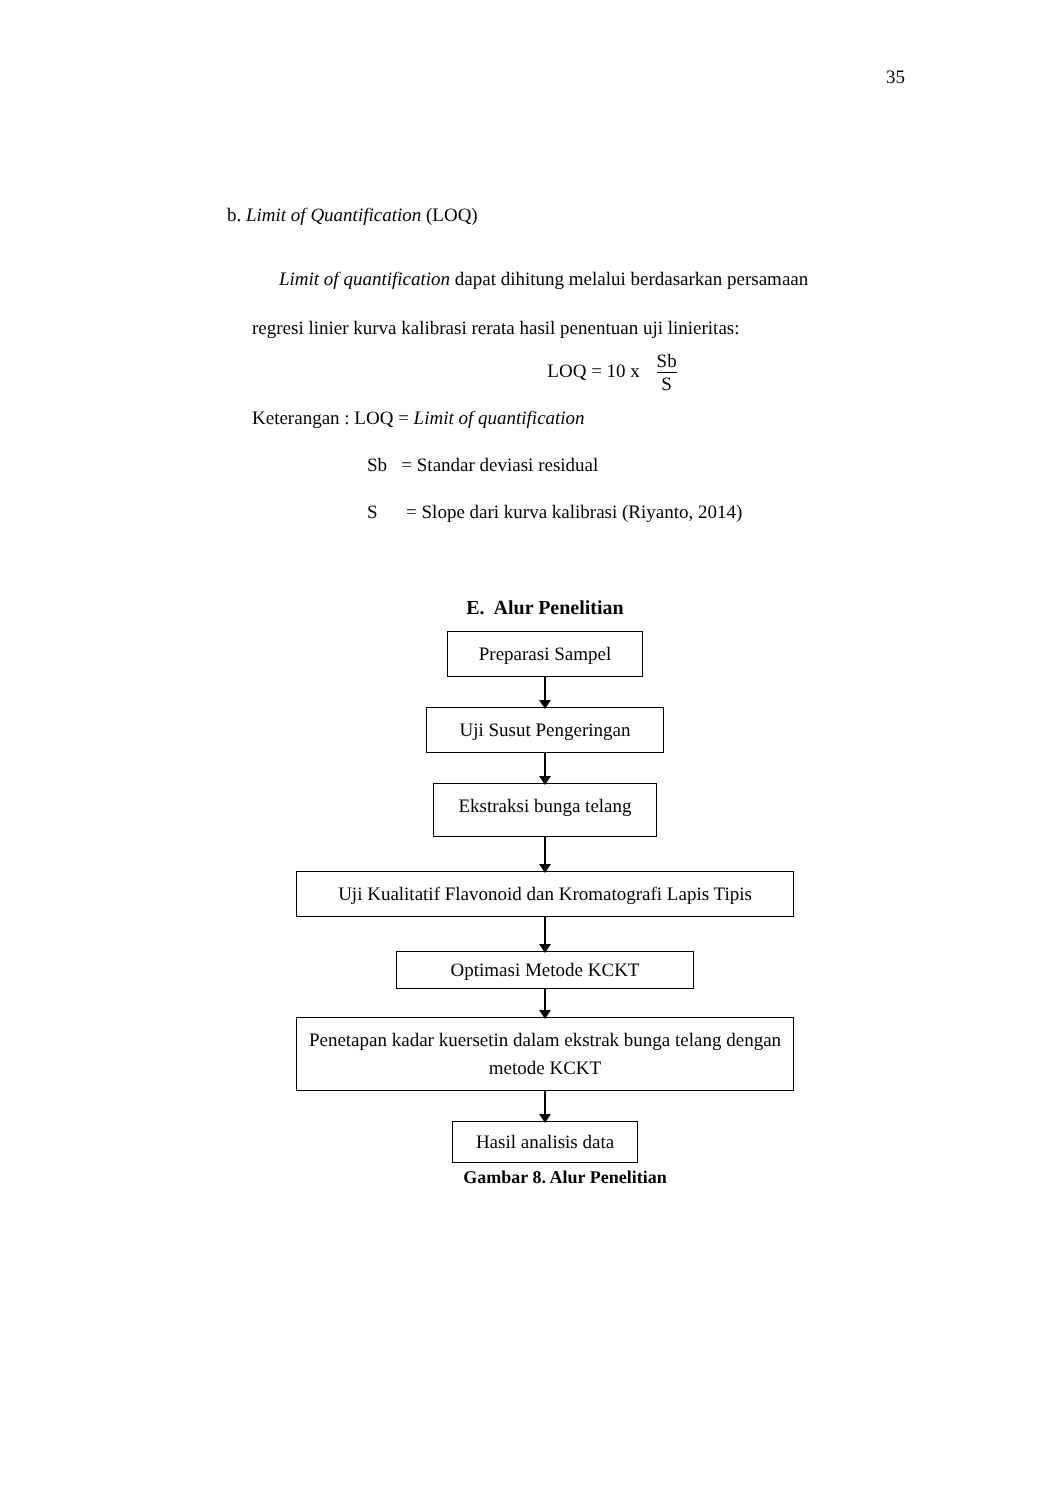35
b. Limit of Quantification (LOQ)
Limit of quantification dapat dihitung melalui berdasarkan persamaan
regresi linier kurva kalibrasi rerata hasil penentuan uji linieritas:
LOQ = 10 x Sb S
Keterangan : LOQ = Limit of quantification
Sb = Standar deviasi residual
S = Slope dari kurva kalibrasi (Riyanto, 2014)
E. Alur Penelitian
Preparasi Sampel
Uji Susut Pengeringan
Ekstraksi bunga telang
Uji Kualitatif Flavonoid dan Kromatografi Lapis Tipis
Optimasi Metode KCKT
Penetapan kadar kuersetin dalam ekstrak bunga telang dengan metode KCKT
Hasil analisis data
Gambar 8. Alur Penelitian